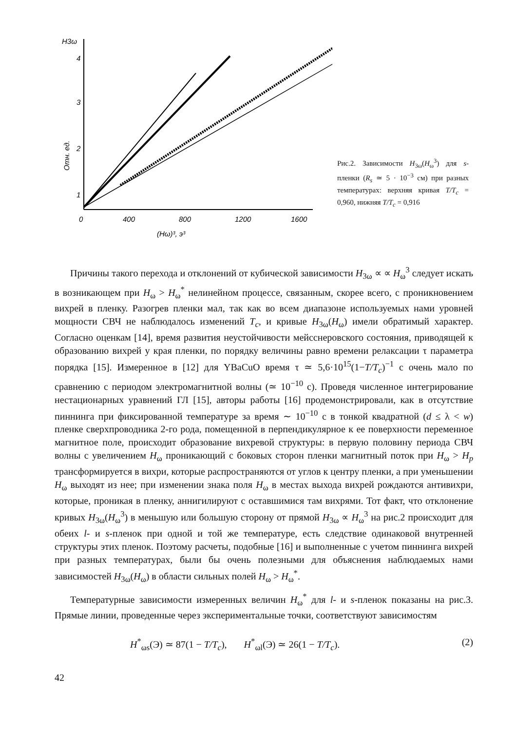H3ω
4
3
2
1
0
400
800
1200
1600
(Hω)³, э³
Отн. ед.
Рис.2. Зависимости H<sub>3ω</sub>(H<sub>ω</sub><sup>3</sup>) для s-пленки (R<sub>s</sub> ≃ 5 · 10<sup>−3</sup> см) при разных температурах: верхняя кривая T/T<sub>c</sub> = 0,960, нижняя T/T<sub>c</sub> = 0,916
Причины такого перехода и отклонений от кубической зависимости H<sub>3ω</sub> ∝ ∝ H<sub>ω</sub><sup>3</sup> следует искать в возникающем при H<sub>ω</sub> > H<sub>ω</sub><sup>*</sup> нелинейном процессе, связанным, скорее всего, с проникновением вихрей в пленку. Разогрев пленки мал, так как во всем диапазоне используемых нами уровней мощности СВЧ не наблюдалось изменений T<sub>c</sub>, и кривые H<sub>3ω</sub>(H<sub>ω</sub>) имели обратимый характер. Согласно оценкам [14], время развития неустойчивости мейсснеровского состояния, приводящей к образованию вихрей у края пленки, по порядку величины равно времени релаксации τ параметра порядка [15]. Измеренное в [12] для YBaCuO время τ ≃ 5,6·10<sup>15</sup>(1−T/T<sub>c</sub>)<sup>−1</sup> с очень мало по сравнению с периодом электромагнитной волны (≃ 10<sup>−10</sup> с). Проведя численное интегрирование нестационарных уравнений ГЛ [15], авторы работы [16] продемонстрировали, как в отсутствие пиннинга при фиксированной температуре за время ∼ 10<sup>−10</sup> с в тонкой квадратной (d ≤ λ < w) пленке сверхпроводника 2-го рода, помещенной в перпендикулярное к ее поверхности переменное магнитное поле, происходит образование вихревой структуры: в первую половину периода СВЧ волны с увеличением H<sub>ω</sub> проникающий с боковых сторон пленки магнитный поток при H<sub>ω</sub> > H<sub>p</sub> трансформируется в вихри, которые распространяются от углов к центру пленки, а при уменьшении H<sub>ω</sub> выходят из нее; при изменении знака поля H<sub>ω</sub> в местах выхода вихрей рождаются антивихри, которые, проникая в пленку, аннигилируют с оставшимися там вихрями. Тот факт, что отклонение кривых H<sub>3ω</sub>(H<sub>ω</sub><sup>3</sup>) в меньшую или большую сторону от прямой H<sub>3ω</sub> ∝ H<sub>ω</sub><sup>3</sup> на рис.2 происходит для обеих l- и s-пленок при одной и той же температуре, есть следствие одинаковой внутренней структуры этих пленок. Поэтому расчеты, подобные [16] и выполненные с учетом пиннинга вихрей при разных температурах, были бы очень полезными для объяснения наблюдаемых нами зависимостей H<sub>3ω</sub>(H<sub>ω</sub>) в области сильных полей H<sub>ω</sub> > H<sub>ω</sub><sup>*</sup>.
Температурные зависимости измеренных величин H<sub>ω</sub><sup>*</sup> для l- и s-пленок показаны на рис.3. Прямые линии, проведенные через экспериментальные точки, соответствуют зависимостям
H<sup>*</sup><sub>ωs</sub>(Э) ≃ 87(1 − T/T<sub>c</sub>), H<sup>*</sup><sub>ωl</sub>(Э) ≃ 26(1 − T/T<sub>c</sub>). (2)
42